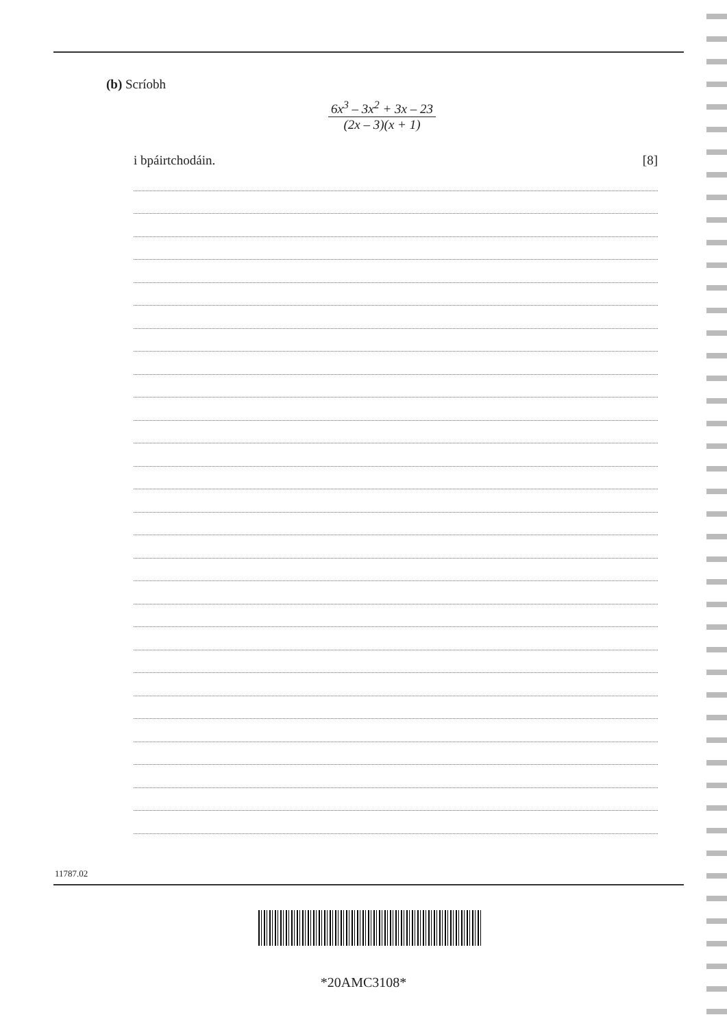(b) Scríobh
6x<sup>3</sup> – 3x<sup>2</sup> + 3x – 23
(2x – 3)(x + 1)
i bpáirtchodáin. [8]
11787.02
*20AMC3108*